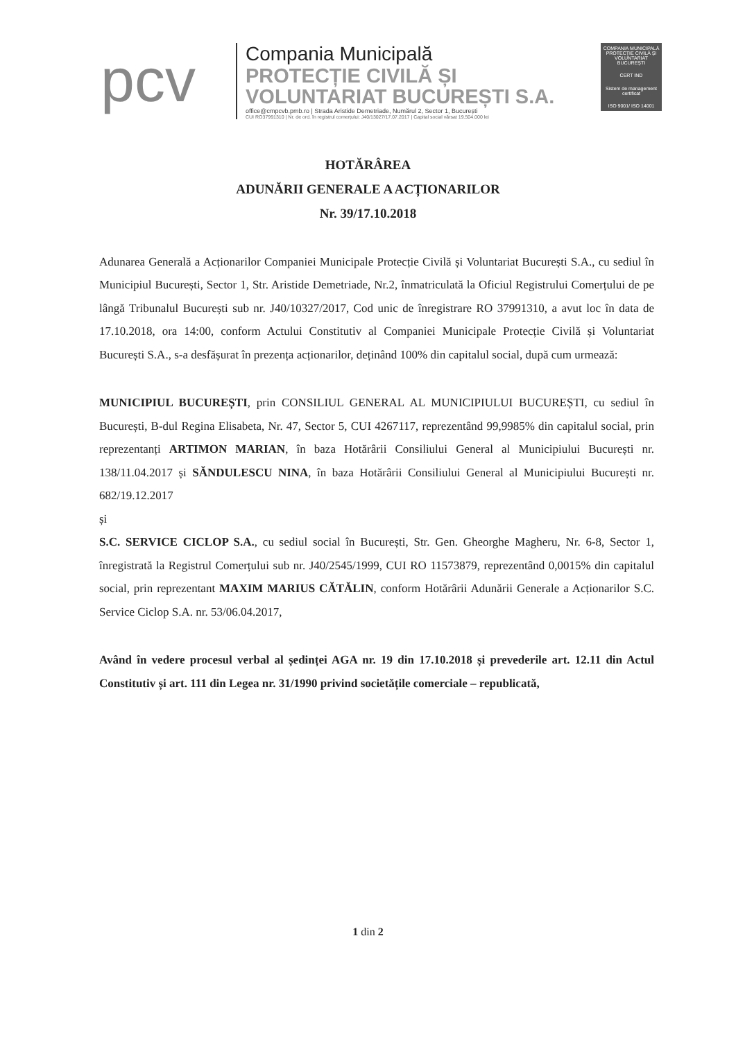pcv
Compania Municipală
PROTECȚIE CIVILĂ ȘI
VOLUNTARIAT BUCUREȘTI S.A.
office@cmpcvb.pmb.ro | Strada Aristide Demetriade, Numărul 2, Sector 1, București
CUI RO37991310 | Nr. de ord. în registrul comerțului: J40/13027/17.07.2017 | Capital social vărsat 19.504.000 lei
COMPANIA MUNICIPALĂ PROTECȚIE CIVILĂ ȘI VOLUNTARIAT BUCUREȘTI
CERT IND
Sistem de management certificat
ISO 9001/ ISO 14001
HOTĂRÂREA
ADUNĂRII GENERALE A ACȚIONARILOR
Nr. 39/17.10.2018
Adunarea Generală a Acționarilor Companiei Municipale Protecție Civilă și Voluntariat București S.A., cu sediul în Municipiul București, Sector 1, Str. Aristide Demetriade, Nr.2, înmatriculată la Oficiul Registrului Comerțului de pe lângă Tribunalul București sub nr. J40/10327/2017, Cod unic de înregistrare RO 37991310, a avut loc în data de 17.10.2018, ora 14:00, conform Actului Constitutiv al Companiei Municipale Protecție Civilă și Voluntariat București S.A., s-a desfășurat în prezența acționarilor, deținând 100% din capitalul social, după cum urmează:
MUNICIPIUL BUCUREȘTI, prin CONSILIUL GENERAL AL MUNICIPIULUI BUCUREȘTI, cu sediul în București, B-dul Regina Elisabeta, Nr. 47, Sector 5, CUI 4267117, reprezentând 99,9985% din capitalul social, prin reprezentanți ARTIMON MARIAN, în baza Hotărârii Consiliului General al Municipiului București nr. 138/11.04.2017 și SĂNDULESCU NINA, în baza Hotărârii Consiliului General al Municipiului București nr. 682/19.12.2017
și
S.C. SERVICE CICLOP S.A., cu sediul social în București, Str. Gen. Gheorghe Magheru, Nr. 6-8, Sector 1, înregistrată la Registrul Comerțului sub nr. J40/2545/1999, CUI RO 11573879, reprezentând 0,0015% din capitalul social, prin reprezentant MAXIM MARIUS CĂTĂLIN, conform Hotărârii Adunării Generale a Acționarilor S.C. Service Ciclop S.A. nr. 53/06.04.2017,
Având în vedere procesul verbal al ședinței AGA nr. 19 din 17.10.2018 și prevederile art. 12.11 din Actul Constitutiv și art. 111 din Legea nr. 31/1990 privind societățile comerciale – republicată,
1 din 2